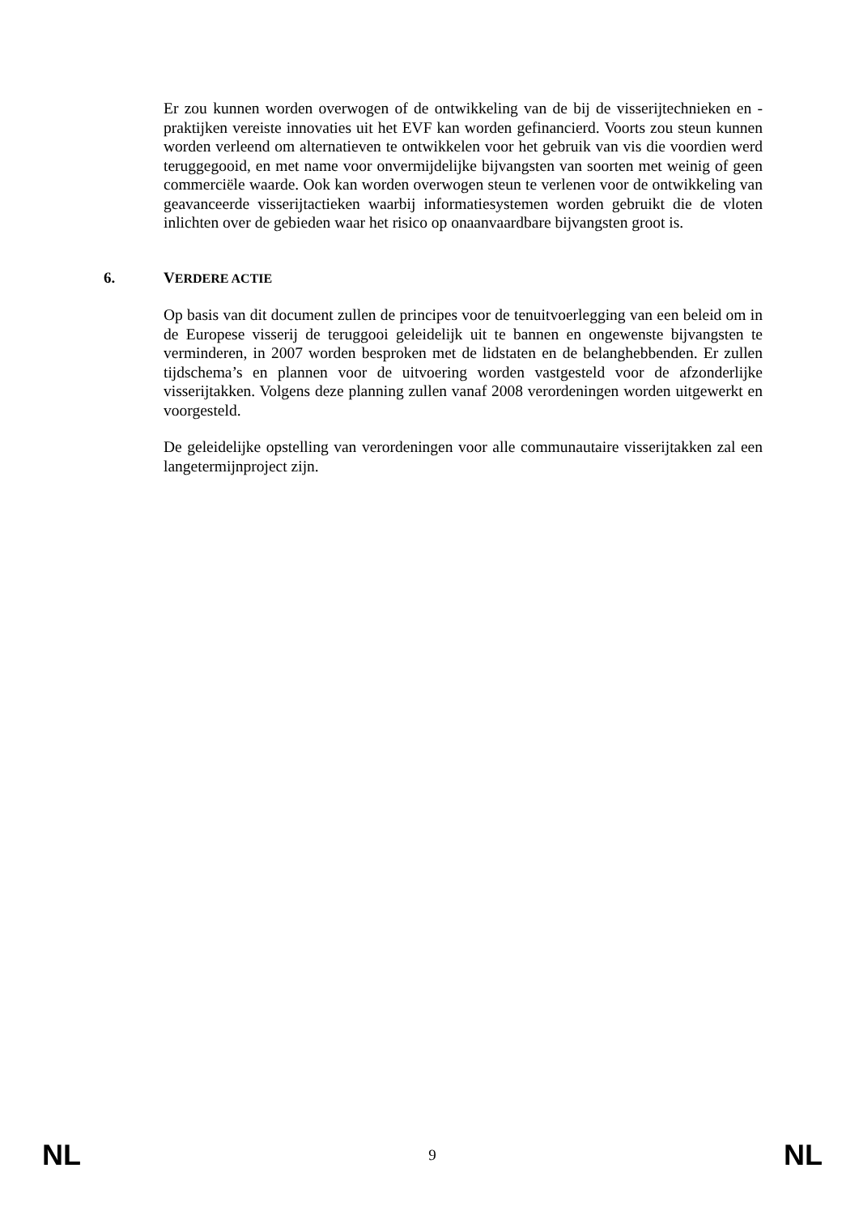Er zou kunnen worden overwogen of de ontwikkeling van de bij de visserijtechnieken en -praktijken vereiste innovaties uit het EVF kan worden gefinancierd. Voorts zou steun kunnen worden verleend om alternatieven te ontwikkelen voor het gebruik van vis die voordien werd teruggegooid, en met name voor onvermijdelijke bijvangsten van soorten met weinig of geen commerciële waarde. Ook kan worden overwogen steun te verlenen voor de ontwikkeling van geavanceerde visserijtactieken waarbij informatiesystemen worden gebruikt die de vloten inlichten over de gebieden waar het risico op onaanvaardbare bijvangsten groot is.
6. VERDERE ACTIE
Op basis van dit document zullen de principes voor de tenuitvoerlegging van een beleid om in de Europese visserij de teruggooi geleidelijk uit te bannen en ongewenste bijvangsten te verminderen, in 2007 worden besproken met de lidstaten en de belanghebbenden. Er zullen tijdschema’s en plannen voor de uitvoering worden vastgesteld voor de afzonderlijke visserijtakken. Volgens deze planning zullen vanaf 2008 verordeningen worden uitgewerkt en voorgesteld.
De geleidelijke opstelling van verordeningen voor alle communautaire visserijtakken zal een langetermijnproject zijn.
NL 9 NL